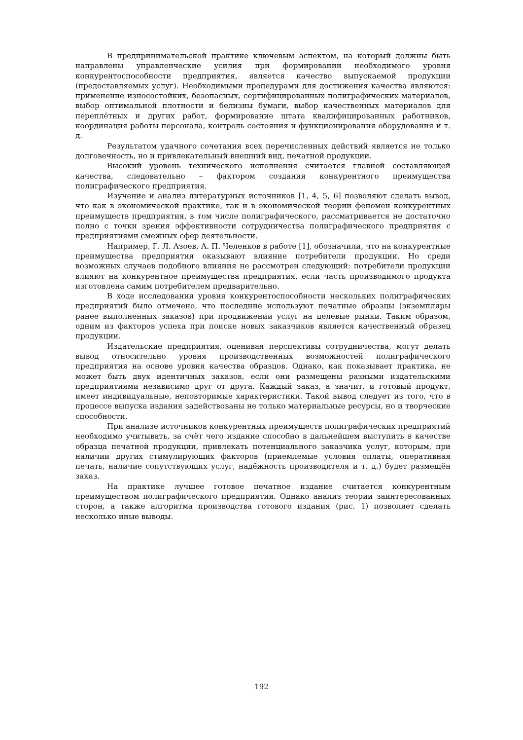В предпринимательской практике ключевым аспектом, на который должны быть направлены управленческие усилия при формировании необходимого уровня конкурентоспособности предприятия, является качество выпускаемой продукции (предоставляемых услуг). Необходимыми процедурами для достижения качества являются: применение износостойких, безопасных, сертифицированных полиграфических материалов, выбор оптимальной плотности и белизны бумаги, выбор качественных материалов для переплётных и других работ, формирование штата квалифицированных работников, координация работы персонала, контроль состояния и функционирования оборудования и т. д.
Результатом удачного сочетания всех перечисленных действий является не только долговечность, но и привлекательный внешний вид, печатной продукции.
Высокий уровень технического исполнения считается главной составляющей качества, следовательно – фактором создания конкурентного преимущества полиграфического предприятия.
Изучение и анализ литературных источников [1, 4, 5, 6] позволяют сделать вывод, что как в экономической практике, так и в экономической теории феномен конкурентных преимуществ предприятия, в том числе полиграфического, рассматривается не достаточно полно с точки зрения эффективности сотрудничества полиграфического предприятия с предприятиями смежных сфер деятельности.
Например, Г. Л. Азоев, А. П. Челенков в работе [1], обозначили, что на конкурентные преимущества предприятия оказывают влияние потребители продукции. Но среди возможных случаев подобного влияния не рассмотрен следующий: потребители продукции влияют на конкурентное преимущества предприятия, если часть производимого продукта изготовлена самим потребителем предварительно.
В ходе исследования уровня конкурентоспособности нескольких полиграфических предприятий было отмечено, что последние используют печатные образцы (экземпляры ранее выполненных заказов) при продвижении услуг на целевые рынки. Таким образом, одним из факторов успеха при поиске новых заказчиков является качественный образец продукции.
Издательские предприятия, оценивая перспективы сотрудничества, могут делать вывод относительно уровня производственных возможностей полиграфического предприятия на основе уровня качества образцов. Однако, как показывает практика, не может быть двух идентичных заказов, если они размещены разными издательскими предприятиями независимо друг от друга. Каждый заказ, а значит, и готовый продукт, имеет индивидуальные, неповторимые характеристики. Такой вывод следует из того, что в процессе выпуска издания задействованы не только материальные ресурсы, но и творческие способности.
При анализе источников конкурентных преимуществ полиграфических предприятий необходимо учитывать, за счёт чего издание способно в дальнейшем выступить в качестве образца печатной продукции, привлекать потенциального заказчика услуг, которым, при наличии других стимулирующих факторов (приемлемые условия оплаты, оперативная печать, наличие сопутствующих услуг, надёжность производителя и т. д.) будет размещён заказ.
На практике лучшее готовое печатное издание считается конкурентным преимуществом полиграфического предприятия. Однако анализ теории заинтересованных сторон, а также алгоритма производства готового издания (рис. 1) позволяет сделать несколько иные выводы.
192